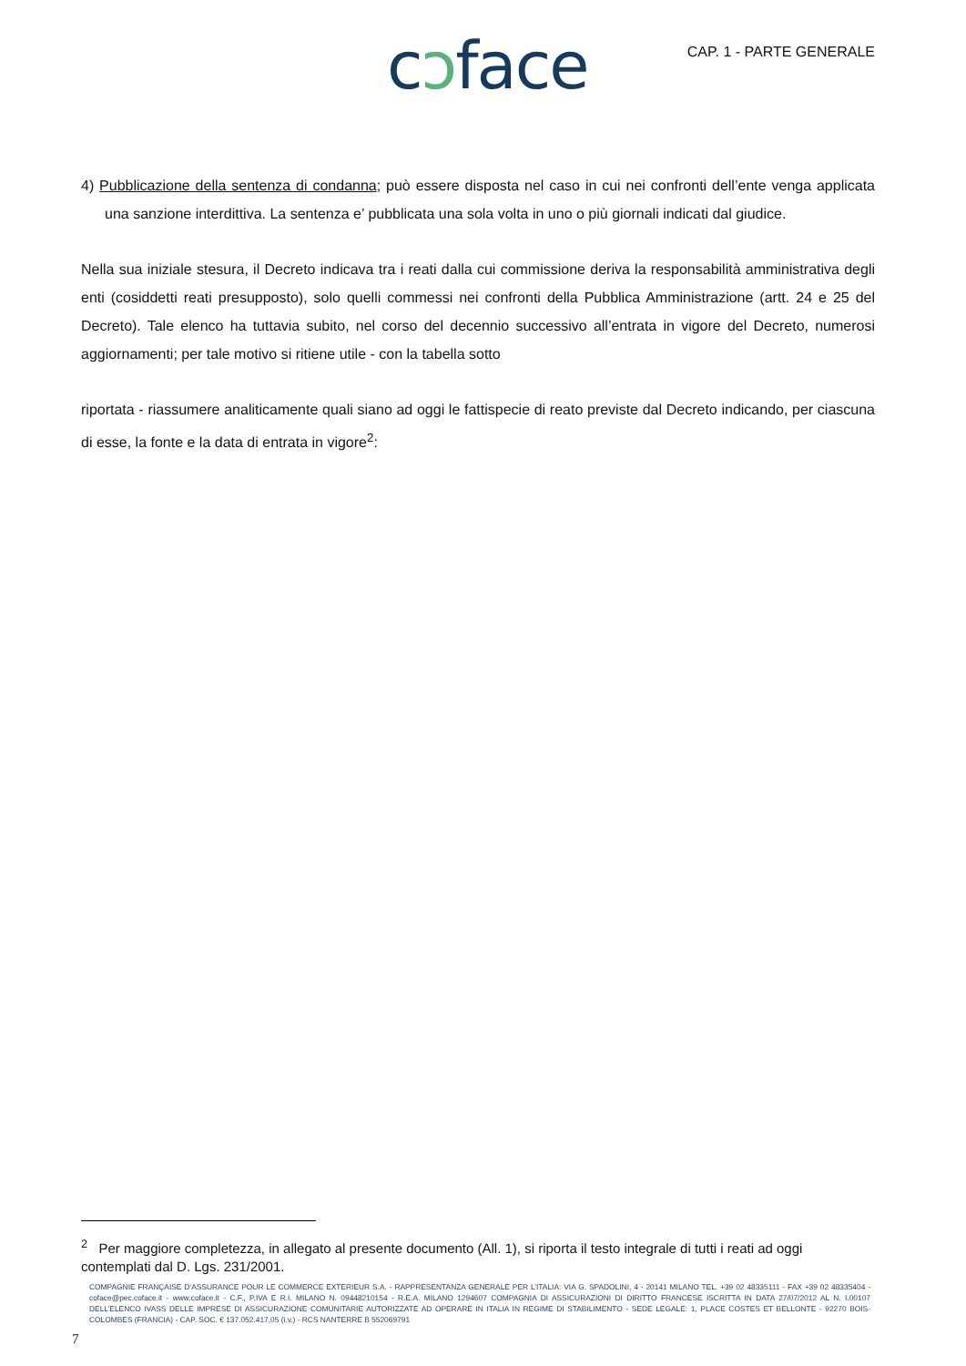cɔface CAP. 1 - PARTE GENERALE
4) Pubblicazione della sentenza di condanna; può essere disposta nel caso in cui nei confronti dell’ente venga applicata una sanzione interdittiva. La sentenza e’ pubblicata una sola volta in uno o più giornali indicati dal giudice.
Nella sua iniziale stesura, il Decreto indicava tra i reati dalla cui commissione deriva la responsabilità amministrativa degli enti (cosiddetti reati presupposto), solo quelli commessi nei confronti della Pubblica Amministrazione (artt. 24 e 25 del Decreto). Tale elenco ha tuttavia subito, nel corso del decennio successivo all’entrata in vigore del Decreto, numerosi aggiornamenti; per tale motivo si ritiene utile - con la tabella sotto
riportata - riassumere analiticamente quali siano ad oggi le fattispecie di reato previste dal Decreto indicando, per ciascuna di esse, la fonte e la data di entrata in vigore<sup>2</sup>:
<sup>2</sup> Per maggiore completezza, in allegato al presente documento (All. 1), si riporta il testo integrale di tutti i reati ad oggi contemplati dal D. Lgs. 231/2001.
COMPAGNIE FRANÇAISE D’ASSURANCE POUR LE COMMERCE EXTERIEUR S.A. - RAPPRESENTANZA GENERALE PER L’ITALIA: VIA G. SPADOLINI, 4 - 20141 MILANO TEL. +39 02 48335111 - FAX +39 02 48335404 - coface@pec.coface.it - www.coface.it - C.F., P.IVA E R.I. MILANO N. 09448210154 - R.E.A. MILANO 1294607 COMPAGNIA DI ASSICURAZIONI DI DIRITTO FRANCESE ISCRITTA IN DATA 27/07/2012 AL N. I.00107 DELL’ELENCO IVASS DELLE IMPRESE DI ASSICURAZIONE COMUNITARIE AUTORIZZATE AD OPERARE IN ITALIA IN REGIME DI STABILIMENTO - SEDE LEGALE: 1, PLACE COSTES ET BELLONTE - 92270 BOIS-COLOMBES (FRANCIA) - CAP. SOC. € 137.052.417,05 (i.v.) - RCS NANTERRE B 552069791
7